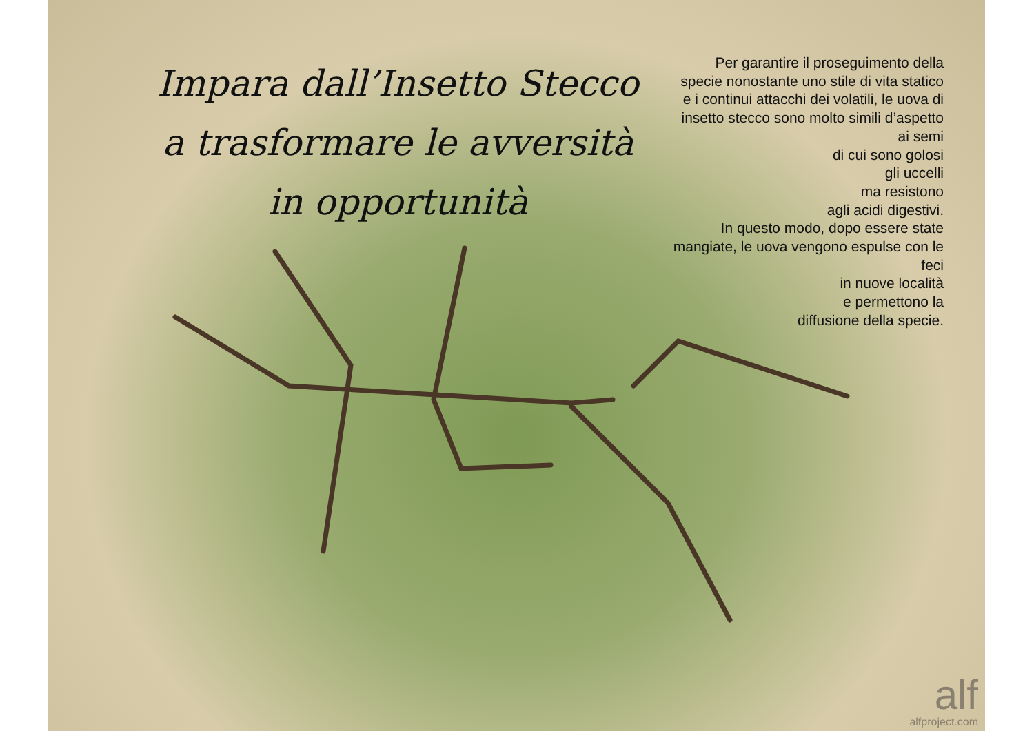Impara dall’Insetto Stecco
a trasformare le avversità
in opportunità
Per garantire il proseguimento della specie nonostante uno stile di vita statico e i continui attacchi dei volatili, le uova di insetto stecco sono molto simili d’aspetto ai semi
di cui sono golosi
gli uccelli
ma resistono
agli acidi digestivi.
In questo modo, dopo essere state mangiate, le uova vengono espulse con le feci
in nuove località
e permettono la
diffusione della specie.
alf
alfproject.com